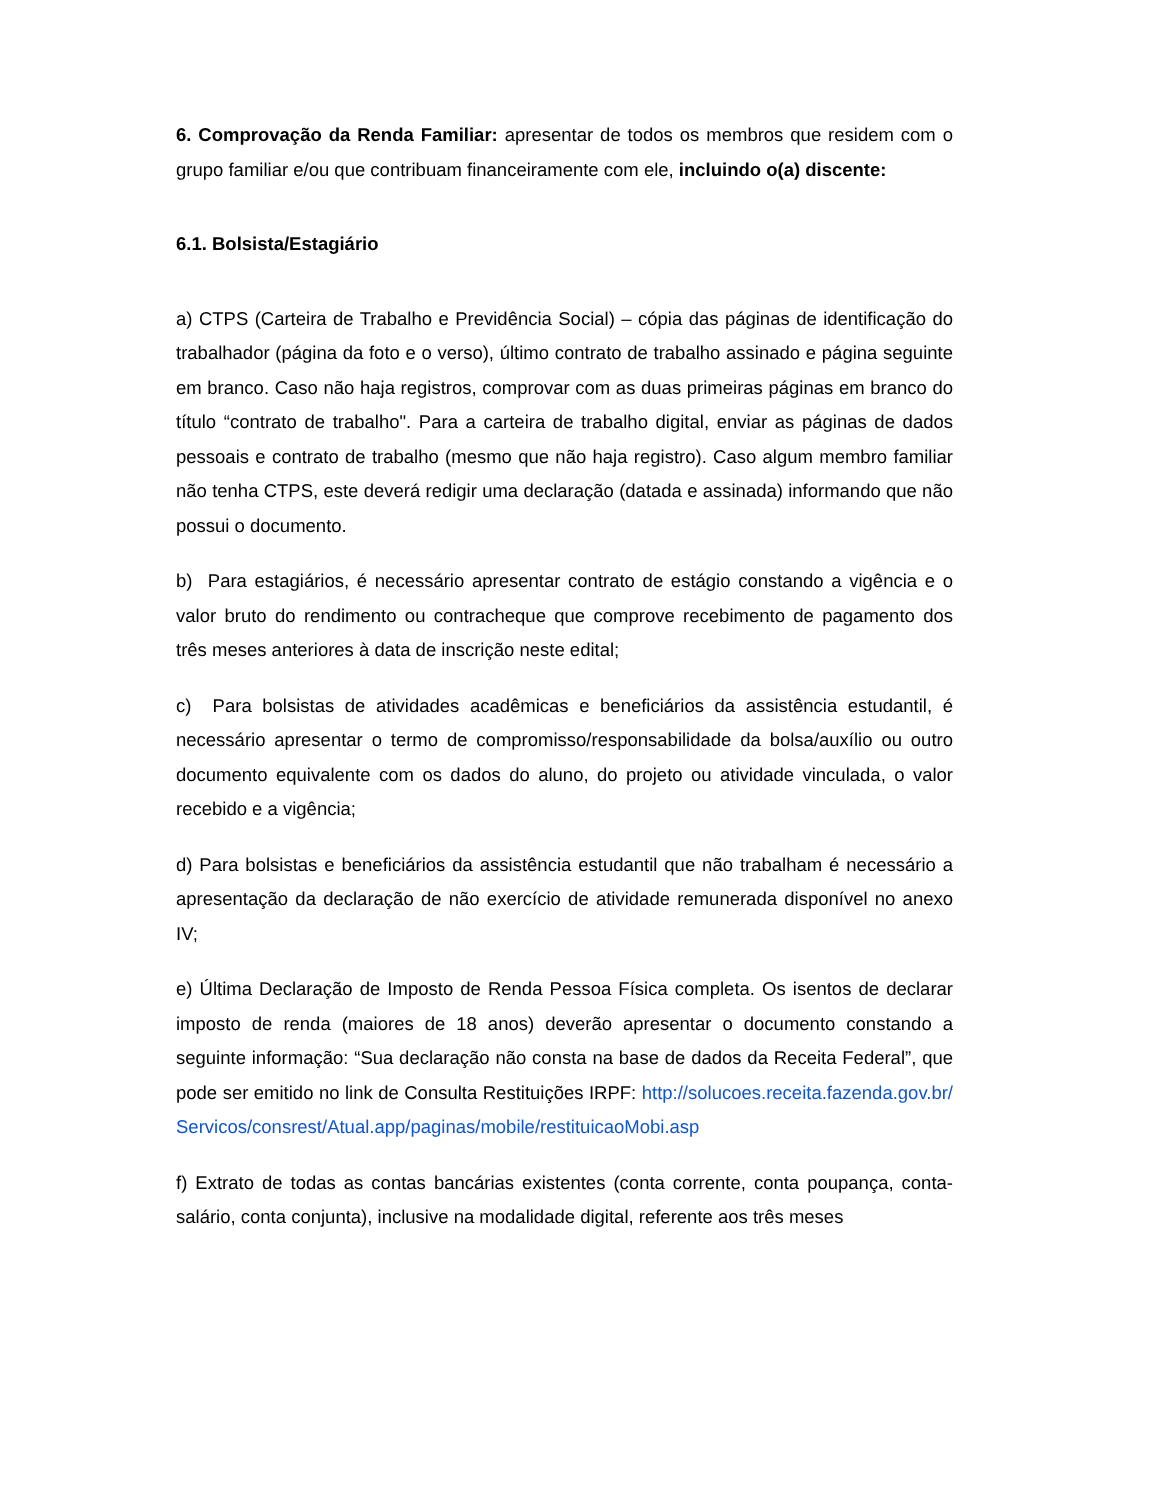6. Comprovação da Renda Familiar: apresentar de todos os membros que residem com o grupo familiar e/ou que contribuam financeiramente com ele, incluindo o(a) discente:
6.1. Bolsista/Estagiário
a) CTPS (Carteira de Trabalho e Previdência Social) – cópia das páginas de identificação do trabalhador (página da foto e o verso), último contrato de trabalho assinado e página seguinte em branco. Caso não haja registros, comprovar com as duas primeiras páginas em branco do título “contrato de trabalho". Para a carteira de trabalho digital, enviar as páginas de dados pessoais e contrato de trabalho (mesmo que não haja registro). Caso algum membro familiar não tenha CTPS, este deverá redigir uma declaração (datada e assinada) informando que não possui o documento.
b) Para estagiários, é necessário apresentar contrato de estágio constando a vigência e o valor bruto do rendimento ou contracheque que comprove recebimento de pagamento dos três meses anteriores à data de inscrição neste edital;
c) Para bolsistas de atividades acadêmicas e beneficiários da assistência estudantil, é necessário apresentar o termo de compromisso/responsabilidade da bolsa/auxílio ou outro documento equivalente com os dados do aluno, do projeto ou atividade vinculada, o valor recebido e a vigência;
d) Para bolsistas e beneficiários da assistência estudantil que não trabalham é necessário a apresentação da declaração de não exercício de atividade remunerada disponível no anexo IV;
e) Última Declaração de Imposto de Renda Pessoa Física completa. Os isentos de declarar imposto de renda (maiores de 18 anos) deverão apresentar o documento constando a seguinte informação: “Sua declaração não consta na base de dados da Receita Federal”, que pode ser emitido no link de Consulta Restituições IRPF: http://solucoes.receita.fazenda.gov.br/Servicos/consrest/Atual.app/paginas/mobile/restituicaoMobi.asp
f) Extrato de todas as contas bancárias existentes (conta corrente, conta poupança, conta- salário, conta conjunta), inclusive na modalidade digital, referente aos três meses